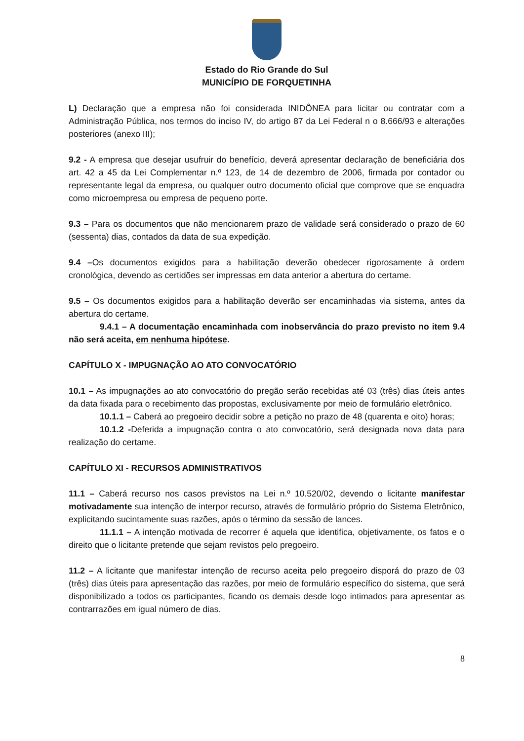Estado do Rio Grande do Sul
MUNICÍPIO DE FORQUETINHA
L) Declaração que a empresa não foi considerada INIDÔNEA para licitar ou contratar com a Administração Pública, nos termos do inciso IV, do artigo 87 da Lei Federal n o 8.666/93 e alterações posteriores (anexo III);
9.2 - A empresa que desejar usufruir do benefício, deverá apresentar declaração de beneficiária dos art. 42 a 45 da Lei Complementar n.º 123, de 14 de dezembro de 2006, firmada por contador ou representante legal da empresa, ou qualquer outro documento oficial que comprove que se enquadra como microempresa ou empresa de pequeno porte.
9.3 – Para os documentos que não mencionarem prazo de validade será considerado o prazo de 60 (sessenta) dias, contados da data de sua expedição.
9.4 –Os documentos exigidos para a habilitação deverão obedecer rigorosamente à ordem cronológica, devendo as certidões ser impressas em data anterior a abertura do certame.
9.5 – Os documentos exigidos para a habilitação deverão ser encaminhadas via sistema, antes da abertura do certame.
9.4.1 – A documentação encaminhada com inobservância do prazo previsto no item 9.4 não será aceita, em nenhuma hipótese.
CAPÍTULO X - IMPUGNAÇÃO AO ATO CONVOCATÓRIO
10.1 – As impugnações ao ato convocatório do pregão serão recebidas até 03 (três) dias úteis antes da data fixada para o recebimento das propostas, exclusivamente por meio de formulário eletrônico.
10.1.1 – Caberá ao pregoeiro decidir sobre a petição no prazo de 48 (quarenta e oito) horas;
10.1.2 -Deferida a impugnação contra o ato convocatório, será designada nova data para realização do certame.
CAPÍTULO XI - RECURSOS ADMINISTRATIVOS
11.1 – Caberá recurso nos casos previstos na Lei n.º 10.520/02, devendo o licitante manifestar motivadamente sua intenção de interpor recurso, através de formulário próprio do Sistema Eletrônico, explicitando sucintamente suas razões, após o término da sessão de lances.
11.1.1 – A intenção motivada de recorrer é aquela que identifica, objetivamente, os fatos e o direito que o licitante pretende que sejam revistos pelo pregoeiro.
11.2 – A licitante que manifestar intenção de recurso aceita pelo pregoeiro disporá do prazo de 03 (três) dias úteis para apresentação das razões, por meio de formulário específico do sistema, que será disponibilizado a todos os participantes, ficando os demais desde logo intimados para apresentar as contrarrazões em igual número de dias.
8